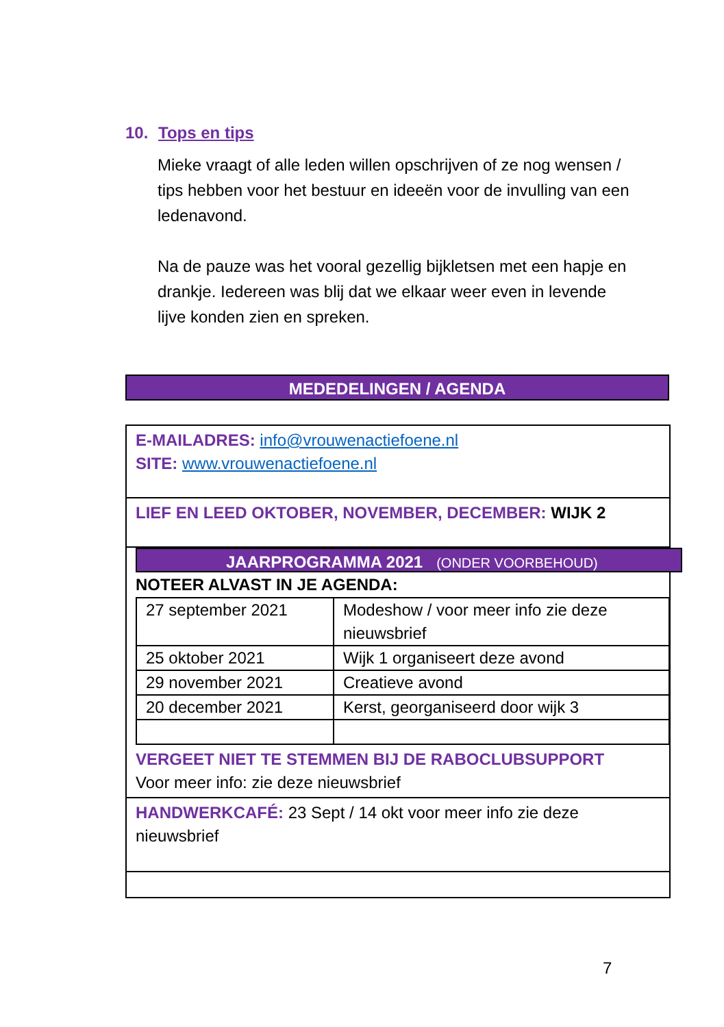10. Tops en tips
Mieke vraagt of alle leden willen opschrijven of ze nog wensen / tips hebben voor het bestuur en ideeën voor de invulling van een ledenavond.
Na de pauze was het vooral gezellig bijkletsen met een hapje en drankje. Iedereen was blij dat we elkaar weer even in levende lijve konden zien en spreken.
MEDEDELINGEN / AGENDA
E-MAILADRES: info@vrouwenactiefoene.nl
SITE: www.vrouwenactiefoene.nl
LIEF EN LEED OKTOBER, NOVEMBER, DECEMBER: WIJK 2
JAARPROGRAMMA 2021 (ONDER VOORBEHOUD)
NOTEER ALVAST IN JE AGENDA:
| 27 september 2021 | Modeshow / voor meer info zie deze nieuwsbrief |
| 25 oktober 2021 | Wijk 1 organiseert deze avond |
| 29 november 2021 | Creatieve avond |
| 20 december 2021 | Kerst, georganiseerd door wijk 3 |
VERGEET NIET TE STEMMEN BIJ DE RABOCLUBSUPPORT
Voor meer info: zie deze nieuwsbrief
HANDWERKCAFÉ: 23 Sept / 14 okt voor meer info zie deze nieuwsbrief
7